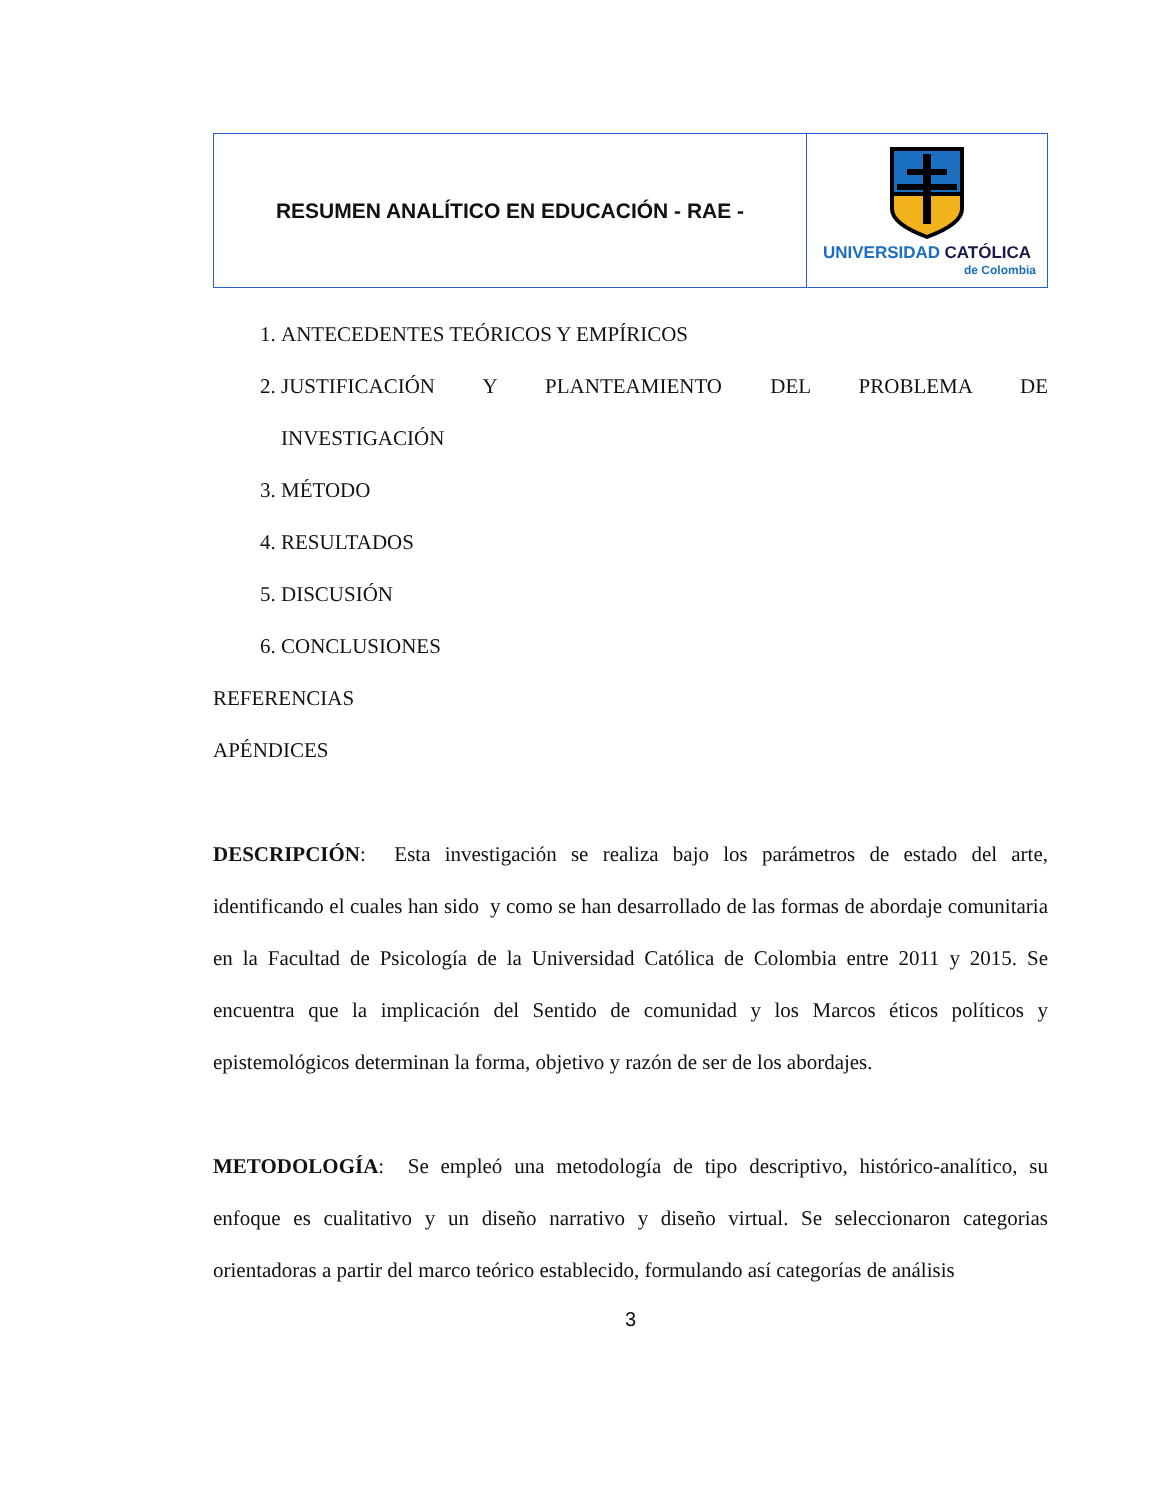| RESUMEN ANALÍTICO EN EDUCACIÓN - RAE - | UNIVERSIDAD CATÓLICA de Colombia |
1. ANTECEDENTES TEÓRICOS Y EMPÍRICOS
2.
JUSTIFICACIÓN Y PLANTEAMIENTO DEL PROBLEMA DE
INVESTIGACIÓN
3. MÉTODO
4. RESULTADOS
5. DISCUSIÓN
6. CONCLUSIONES
REFERENCIAS
APÉNDICES
DESCRIPCIÓN: Esta investigación se realiza bajo los parámetros de estado del arte, identificando el cuales han sido y como se han desarrollado de las formas de abordaje comunitaria en la Facultad de Psicología de la Universidad Católica de Colombia entre 2011 y 2015. Se encuentra que la implicación del Sentido de comunidad y los Marcos éticos políticos y epistemológicos determinan la forma, objetivo y razón de ser de los abordajes.
METODOLOGÍA: Se empleó una metodología de tipo descriptivo, histórico-analítico, su enfoque es cualitativo y un diseño narrativo y diseño virtual. Se seleccionaron categorias orientadoras a partir del marco teórico establecido, formulando así categorías de análisis
3